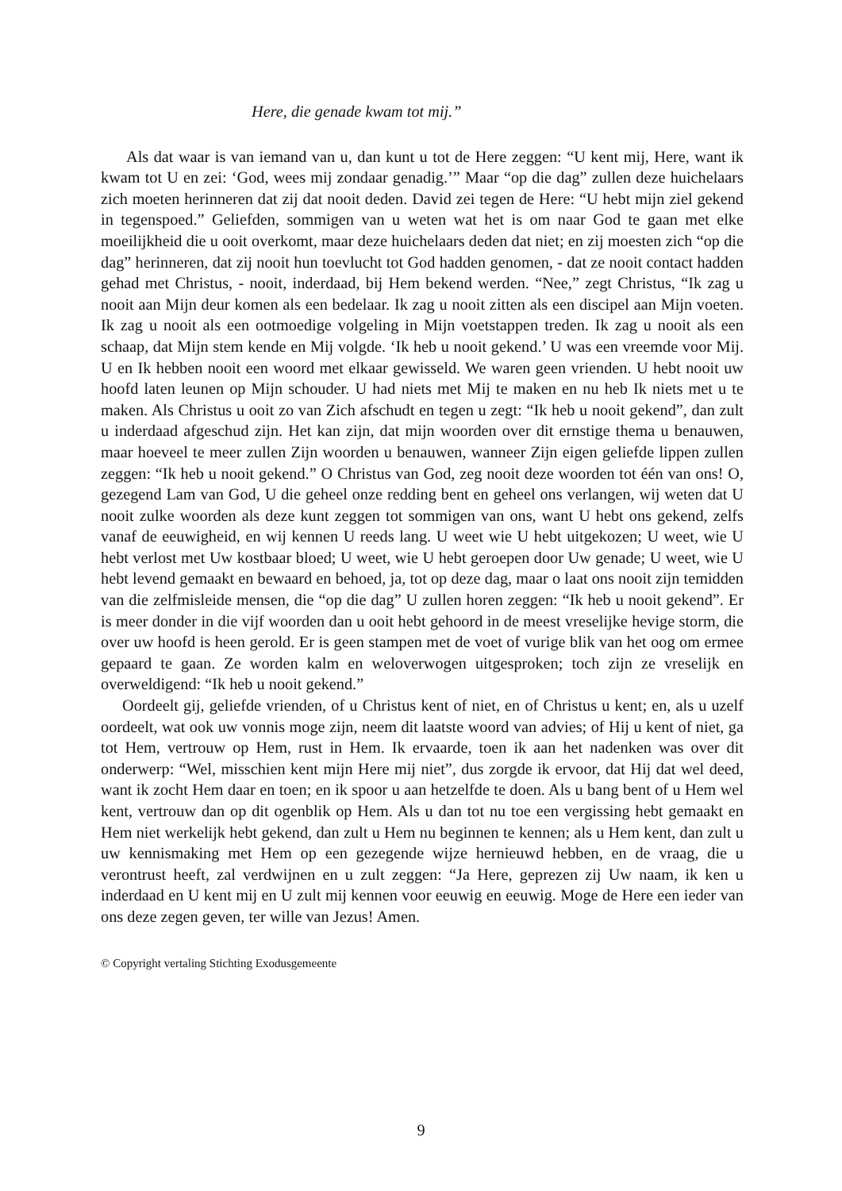Here, die genade kwam tot mij.”
Als dat waar is van iemand van u, dan kunt u tot de Here zeggen: “U kent mij, Here, want ik kwam tot U en zei: ‘God, wees mij zondaar genadig.’” Maar “op die dag” zullen deze huichelaars zich moeten herinneren dat zij dat nooit deden. David zei tegen de Here: “U hebt mijn ziel gekend in tegenspoed.” Geliefden, sommigen van u weten wat het is om naar God te gaan met elke moeilijkheid die u ooit overkomt, maar deze huichelaars deden dat niet; en zij moesten zich “op die dag” herinneren, dat zij nooit hun toevlucht tot God hadden genomen, - dat ze nooit contact hadden gehad met Christus, - nooit, inderdaad, bij Hem bekend werden. “Nee,” zegt Christus, “Ik zag u nooit aan Mijn deur komen als een bedelaar. Ik zag u nooit zitten als een discipel aan Mijn voeten. Ik zag u nooit als een ootmoedige volgeling in Mijn voetstappen treden. Ik zag u nooit als een schaap, dat Mijn stem kende en Mij volgde. ‘Ik heb u nooit gekend.’ U was een vreemde voor Mij. U en Ik hebben nooit een woord met elkaar gewisseld. We waren geen vrienden. U hebt nooit uw hoofd laten leunen op Mijn schouder. U had niets met Mij te maken en nu heb Ik niets met u te maken. Als Christus u ooit zo van Zich afschudt en tegen u zegt: “Ik heb u nooit gekend”, dan zult u inderdaad afgeschud zijn. Het kan zijn, dat mijn woorden over dit ernstige thema u benauwen, maar hoeveel te meer zullen Zijn woorden u benauwen, wanneer Zijn eigen geliefde lippen zullen zeggen: “Ik heb u nooit gekend.” O Christus van God, zeg nooit deze woorden tot één van ons! O, gezegend Lam van God, U die geheel onze redding bent en geheel ons verlangen, wij weten dat U nooit zulke woorden als deze kunt zeggen tot sommigen van ons, want U hebt ons gekend, zelfs vanaf de eeuwigheid, en wij kennen U reeds lang. U weet wie U hebt uitgekozen; U weet, wie U hebt verlost met Uw kostbaar bloed; U weet, wie U hebt geroepen door Uw genade; U weet, wie U hebt levend gemaakt en bewaard en behoed, ja, tot op deze dag, maar o laat ons nooit zijn temidden van die zelfmisleide mensen, die “op die dag” U zullen horen zeggen: “Ik heb u nooit gekend”. Er is meer donder in die vijf woorden dan u ooit hebt gehoord in de meest vreselijke hevige storm, die over uw hoofd is heen gerold. Er is geen stampen met de voet of vurige blik van het oog om ermee gepaard te gaan. Ze worden kalm en weloverwogen uitgesproken; toch zijn ze vreselijk en overweldigend: “Ik heb u nooit gekend.”
Oordeelt gij, geliefde vrienden, of u Christus kent of niet, en of Christus u kent; en, als u uzelf oordeelt, wat ook uw vonnis moge zijn, neem dit laatste woord van advies; of Hij u kent of niet, ga tot Hem, vertrouw op Hem, rust in Hem. Ik ervaarde, toen ik aan het nadenken was over dit onderwerp: “Wel, misschien kent mijn Here mij niet”, dus zorgde ik ervoor, dat Hij dat wel deed, want ik zocht Hem daar en toen; en ik spoor u aan hetzelfde te doen. Als u bang bent of u Hem wel kent, vertrouw dan op dit ogenblik op Hem. Als u dan tot nu toe een vergissing hebt gemaakt en Hem niet werkelijk hebt gekend, dan zult u Hem nu beginnen te kennen; als u Hem kent, dan zult u uw kennismaking met Hem op een gezegende wijze hernieuwd hebben, en de vraag, die u verontrust heeft, zal verdwijnen en u zult zeggen: “Ja Here, geprezen zij Uw naam, ik ken u inderdaad en U kent mij en U zult mij kennen voor eeuwig en eeuwig. Moge de Here een ieder van ons deze zegen geven, ter wille van Jezus! Amen.
© Copyright vertaling Stichting Exodusgemeente
9